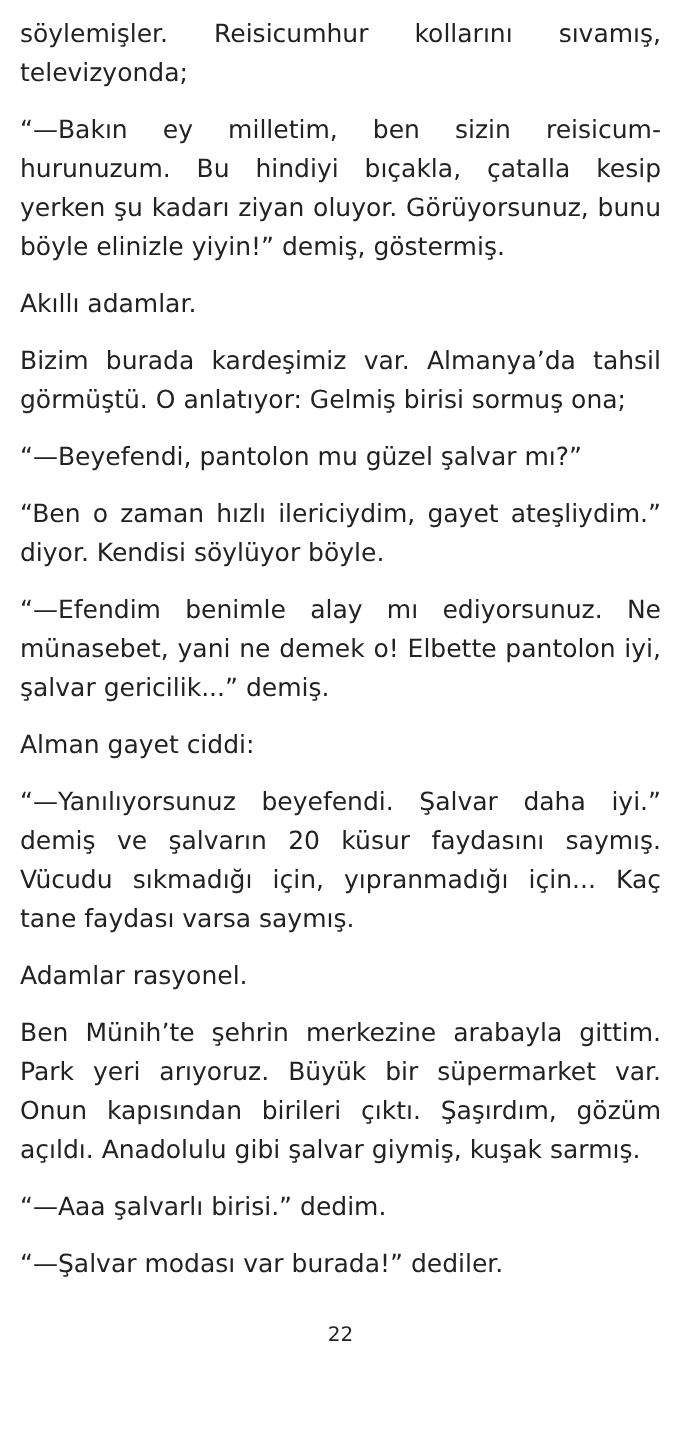söylemişler. Reisicumhur kollarını sıvamış, televizyonda;
“—Bakın ey milletim, ben sizin reisicum-hurunuzum. Bu hindiyi bıçakla, çatalla kesip yerken şu kadarı ziyan oluyor. Görüyorsunuz, bunu böyle elinizle yiyin!” demiş, göstermiş.
Akıllı adamlar.
Bizim burada kardeşimiz var. Almanya’da tahsil görmüştü. O anlatıyor: Gelmiş birisi sormuş ona;
“—Beyefendi, pantolon mu güzel şalvar mı?”
“Ben o zaman hızlı ilericiydim, gayet ateşliydim.” diyor. Kendisi söylüyor böyle.
“—Efendim benimle alay mı ediyorsunuz. Ne münasebet, yani ne demek o! Elbette pantolon iyi, şalvar gericilik...” demiş.
Alman gayet ciddi:
“—Yanılıyorsunuz beyefendi. Şalvar daha iyi.” demiş ve şalvarın 20 küsur faydasını saymış. Vücudu sıkmadığı için, yıpranmadığı için... Kaç tane faydası varsa saymış.
Adamlar rasyonel.
Ben Münih’te şehrin merkezine arabayla gittim. Park yeri arıyoruz. Büyük bir süpermarket var. Onun kapısından birileri çıktı. Şaşırdım, gözüm açıldı. Anadolulu gibi şalvar giymiş, kuşak sarmış.
“—Aaa şalvarlı birisi.” dedim.
“—Şalvar modası var burada!” dediler.
22